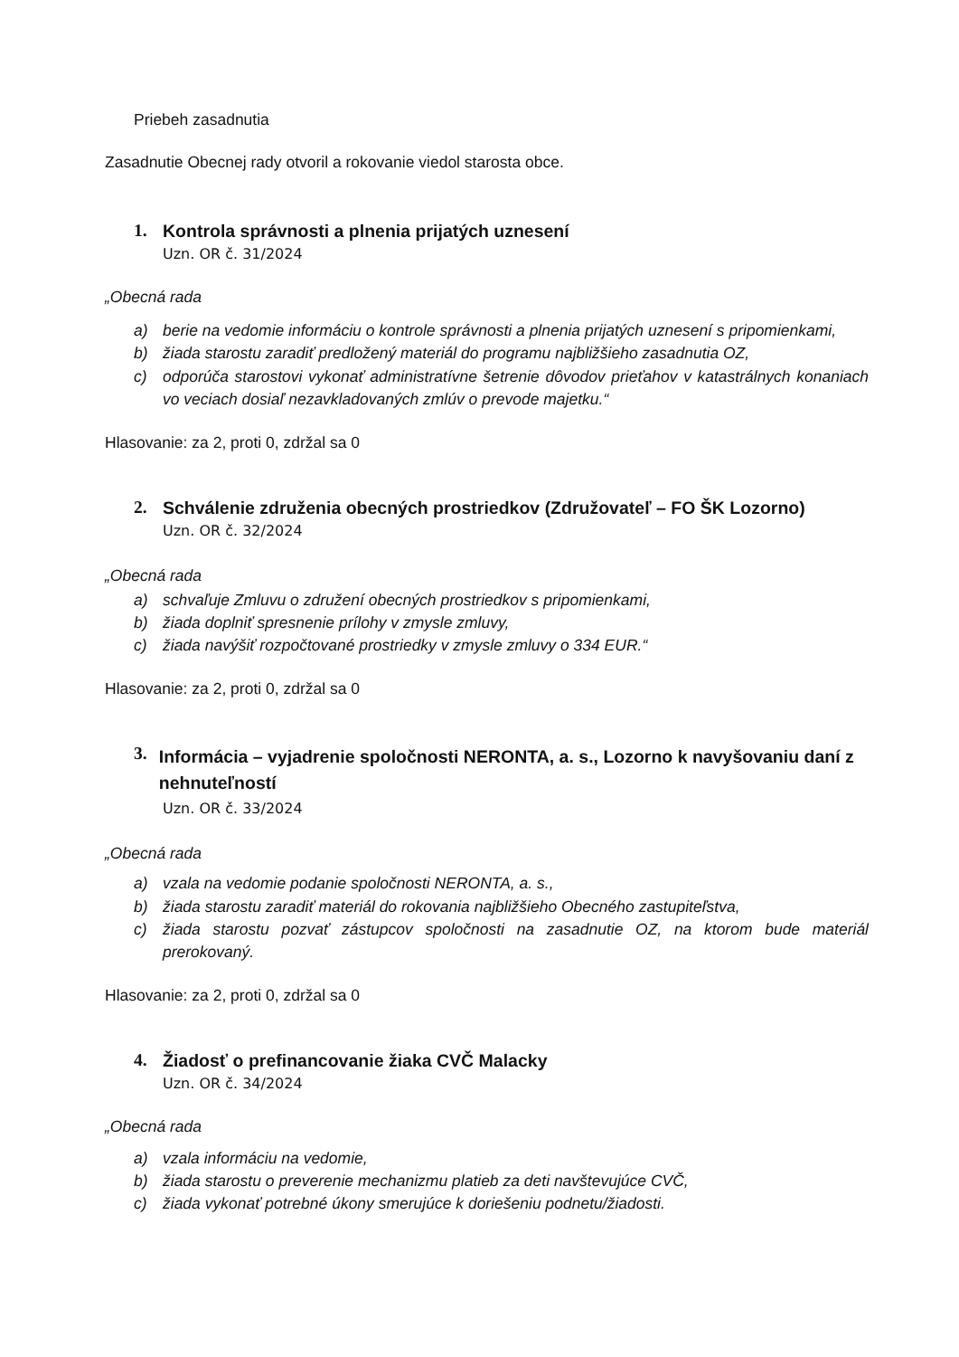Priebeh zasadnutia
Zasadnutie Obecnej rady otvoril a rokovanie viedol starosta obce.
1. Kontrola správnosti a plnenia prijatých uznesení
Uzn. OR č. 31/2024
„Obecná rada
a) berie na vedomie informáciu o kontrole správnosti a plnenia prijatých uznesení s pripomienkami,
b) žiada starostu zaradiť predložený materiál do programu najbližšieho zasadnutia OZ,
c) odporúča starostovi vykonať administratívne šetrenie dôvodov prieťahov v katastrálnych konaniach vo veciach dosiaľ nezavkladovaných zmlúv o prevode majetku.“
Hlasovanie: za 2, proti 0, zdržal sa 0
2. Schválenie združenia obecných prostriedkov (Združovateľ – FO ŠK Lozorno)
Uzn. OR č. 32/2024
„Obecná rada
a) schvaľuje Zmluvu o združení obecných prostriedkov s pripomienkami,
b) žiada doplniť spresnenie prílohy v zmysle zmluvy,
c) žiada navýšiť rozpočtované prostriedky v zmysle zmluvy o 334 EUR.“
Hlasovanie: za 2, proti 0, zdržal sa 0
3. Informácia – vyjadrenie spoločnosti NERONTA, a. s., Lozorno k navyšovaniu daní z nehnuteľností
Uzn. OR č. 33/2024
„Obecná rada
a) vzala na vedomie podanie spoločnosti NERONTA, a. s.,
b) žiada starostu zaradiť materiál do rokovania najbližšieho Obecného zastupiteľstva,
c) žiada starostu pozvať zástupcov spoločnosti na zasadnutie OZ, na ktorom bude materiál prerokovaný.
Hlasovanie: za 2, proti 0, zdržal sa 0
4. Žiadosť o prefinancovanie žiaka CVČ Malacky
Uzn. OR č. 34/2024
„Obecná rada
a) vzala informáciu na vedomie,
b) žiada starostu o preverenie mechanizmu platieb za deti navštevujúce CVČ,
c) žiada vykonať potrebné úkony smerujúce k doriešeniu podnetu/žiadosti.